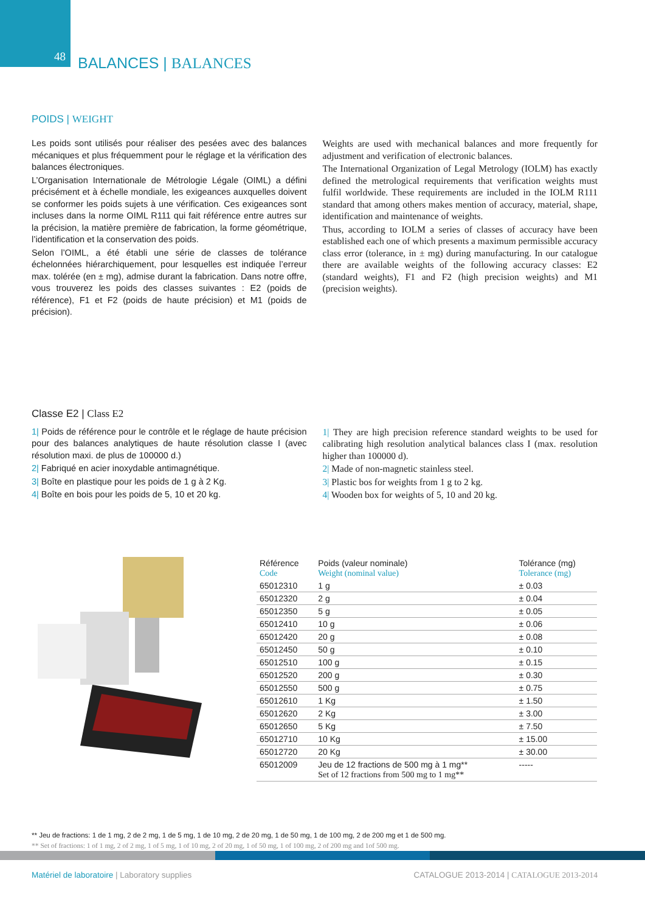48
BALANCES | BALANCES
POIDS | WEIGHT
Les poids sont utilisés pour réaliser des pesées avec des balances mécaniques et plus fréquemment pour le réglage et la vérification des balances électroniques.
L’Organisation Internationale de Métrologie Légale (OIML) a défini précisément et à échelle mondiale, les exigeances auxquelles doivent se conformer les poids sujets à une vérification. Ces exigeances sont incluses dans la norme OIML R111 qui fait référence entre autres sur la précision, la matière première de fabrication, la forme géométrique, l’identification et la conservation des poids.
Selon l’OIML, a été établi une série de classes de tolérance échelonnées hiérarchiquement, pour lesquelles est indiquée l’erreur max. tolérée (en ± mg), admise durant la fabrication. Dans notre offre, vous trouverez les poids des classes suivantes : E2 (poids de référence), F1 et F2 (poids de haute précision) et M1 (poids de précision).
Weights are used with mechanical balances and more frequently for adjustment and verification of electronic balances.
The International Organization of Legal Metrology (IOLM) has exactly defined the metrological requirements that verification weights must fulfil worldwide. These requirements are included in the IOLM R111 standard that among others makes mention of accuracy, material, shape, identification and maintenance of weights.
Thus, according to IOLM a series of classes of accuracy have been established each one of which presents a maximum permissible accuracy class error (tolerance, in ± mg) during manufacturing. In our catalogue there are available weights of the following accuracy classes: E2 (standard weights), F1 and F2 (high precision weights) and M1 (precision weights).
Classe E2 | Class E2
1| Poids de référence pour le contrôle et le réglage de haute précision pour des balances analytiques de haute résolution classe I (avec résolution maxi. de plus de 100000 d.)
2| Fabriqué en acier inoxydable antimagnétique.
3| Boîte en plastique pour les poids de 1 g à 2 Kg.
4| Boîte en bois pour les poids de 5, 10 et 20 kg.
1| They are high precision reference standard weights to be used for calibrating high resolution analytical balances class I (max. resolution higher than 100000 d).
2| Made of non-magnetic stainless steel.
3| Plastic bos for weights from 1 g to 2 kg.
4| Wooden box for weights of 5, 10 and 20 kg.
| Référence Code | Poids (valeur nominale) Weight (nominal value) | Tolérance (mg) Tolerance (mg) |
| --- | --- | --- |
| 65012310 | 1 g | ± 0.03 |
| 65012320 | 2 g | ± 0.04 |
| 65012350 | 5 g | ± 0.05 |
| 65012410 | 10 g | ± 0.06 |
| 65012420 | 20 g | ± 0.08 |
| 65012450 | 50 g | ± 0.10 |
| 65012510 | 100 g | ± 0.15 |
| 65012520 | 200 g | ± 0.30 |
| 65012550 | 500 g | ± 0.75 |
| 65012610 | 1 Kg | ± 1.50 |
| 65012620 | 2 Kg | ± 3.00 |
| 65012650 | 5 Kg | ± 7.50 |
| 65012710 | 10 Kg | ± 15.00 |
| 65012720 | 20 Kg | ± 30.00 |
| 65012009 | Jeu de 12 fractions de 500 mg à 1 mg** Set of 12 fractions from 500 mg to 1 mg** | ----- |
** Jeu de fractions: 1 de 1 mg, 2 de 2 mg, 1 de 5 mg, 1 de 10 mg, 2 de 20 mg, 1 de 50 mg, 1 de 100 mg, 2 de 200 mg et 1 de 500 mg.
** Set of fractions: 1 of 1 mg, 2 of 2 mg, 1 of 5 mg, 1 of 10 mg, 2 of 20 mg, 1 of 50 mg, 1 of 100 mg, 2 of 200 mg and 1of 500 mg.
Matériel de laboratoire | Laboratory supplies
CATALOGUE 2013-2014 | CATALOGUE 2013-2014